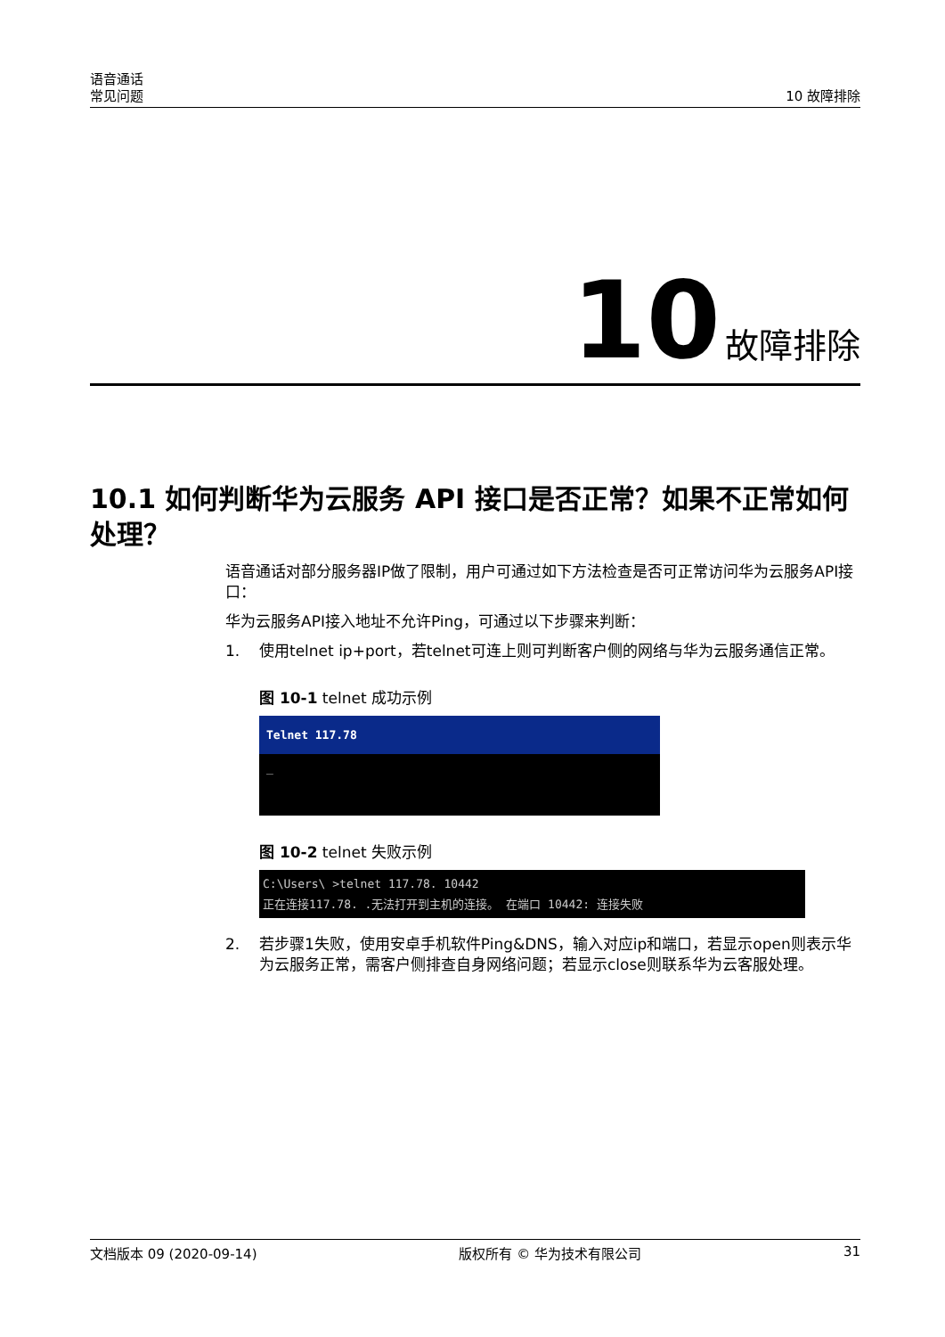语音通话
常见问题
10 故障排除
10 故障排除
10.1 如何判断华为云服务 API 接口是否正常？如果不正常如何处理？
语音通话对部分服务器IP做了限制，用户可通过如下方法检查是否可正常访问华为云服务API接口：
华为云服务API接入地址不允许Ping，可通过以下步骤来判断：
1. 使用telnet ip+port，若telnet可连上则可判断客户侧的网络与华为云服务通信正常。
图 10-1 telnet 成功示例
Telnet 117.78
_
图 10-2 telnet 失败示例
C:\Users\ >telnet 117.78. 10442
正在连接117.78. .无法打开到主机的连接。 在端口 10442: 连接失败
2. 若步骤1失败，使用安卓手机软件Ping&DNS，输入对应ip和端口，若显示open则表示华为云服务正常，需客户侧排查自身网络问题；若显示close则联系华为云客服处理。
文档版本 09 (2020-09-14) 版权所有 © 华为技术有限公司 31